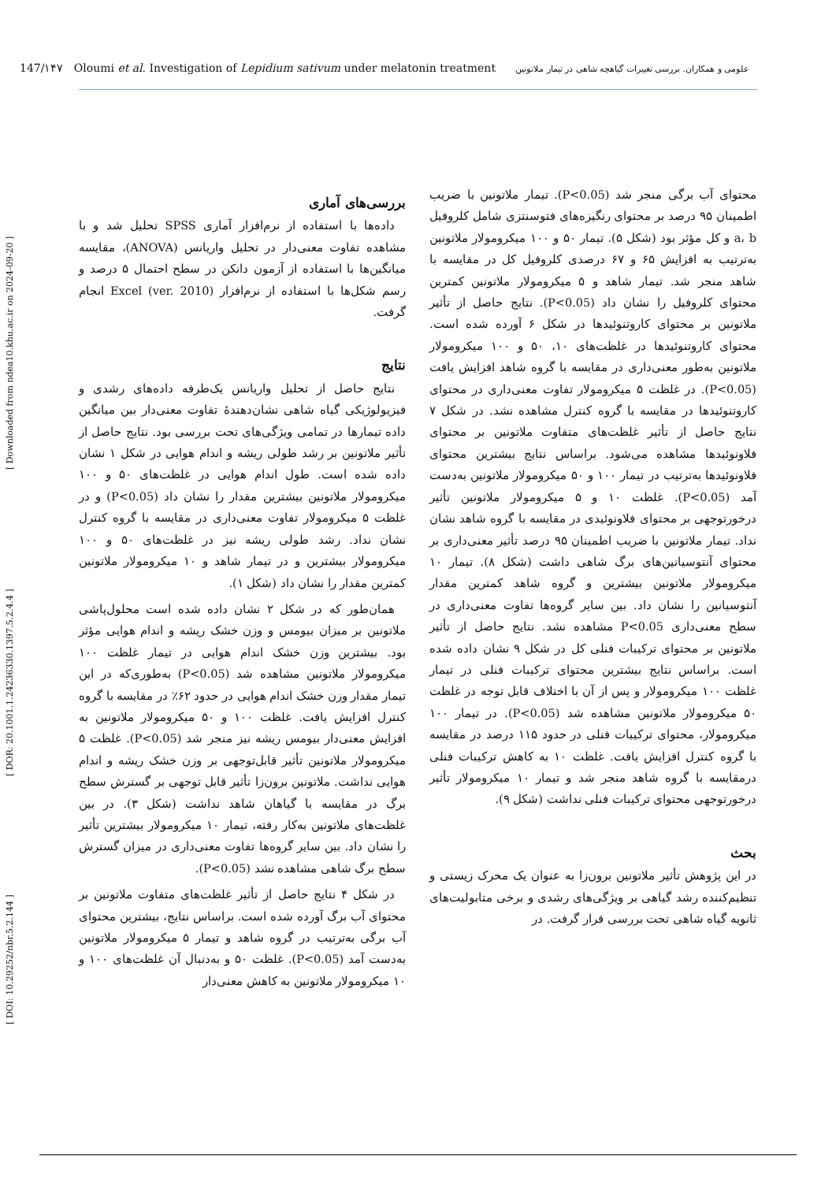147/۱۴۷ Oloumi et al. Investigation of Lepidium sativum under melatonin treatment علومی و همکاران. بررسی تغییرات گیاهچه شاهی در تیمار ملاتونین
[ DOI: 10.29252/nbr.5.2.144 ] [ DOR: 20.1001.1.24236330.1397.5.2.4.4 ] [ Downloaded from ndea10.khu.ac.ir on 2024-09-20 ]
بررسی‌های آماری
داده‌ها با استفاده از نرم‌افزار آماری SPSS تحلیل شد و با مشاهده تفاوت معنی‌دار در تحلیل واریانس (ANOVA)، مقایسه میانگین‌ها با استفاده از آزمون دانکن در سطح احتمال ۵ درصد و رسم شکل‌ها با استفاده از نرم‌افزار (Excel (ver. 2010 انجام گرفت.
نتایج
نتایج حاصل از تحلیل واریانس یک‌طرفه داده‌های رشدی و فیزیولوژیکی گیاه شاهی نشان‌دهندهٔ تفاوت معنی‌دار بین میانگین داده تیمارها در تمامی ویژگی‌های تحت بررسی بود. نتایج حاصل از تأثیر ملاتونین بر رشد طولی ریشه و اندام هوایی در شکل ۱ نشان داده شده است. طول اندام هوایی در غلظت‌های ۵۰ و ۱۰۰ میکرومولار ملاتونین بیشترین مقدار را نشان داد (P<0.05) و در غلظت ۵ میکرومولار تفاوت معنی‌داری در مقایسه با گروه کنترل نشان نداد. رشد طولی ریشه نیز در غلظت‌های ۵۰ و ۱۰۰ میکرومولار بیشترین و در تیمار شاهد و ۱۰ میکرومولار ملاتونین کمترین مقدار را نشان داد (شکل ۱).
همان‌طور که در شکل ۲ نشان داده شده است محلول‌پاشی ملاتونین بر میزان بیومس و وزن خشک ریشه و اندام هوایی مؤثر بود. بیشترین وزن خشک اندام هوایی در تیمار غلظت ۱۰۰ میکرومولار ملاتونین مشاهده شد (P<0.05) به‌طوری‌که در این تیمار مقدار وزن خشک اندام هوایی در حدود ۶۲٪ در مقایسه با گروه کنترل افزایش یافت. غلظت ۱۰۰ و ۵۰ میکرومولار ملاتونین به افزایش معنی‌دار بیومس ریشه نیز منجر شد (P<0.05). غلظت ۵ میکرومولار ملاتونین تأثیر قابل‌توجهی بر وزن خشک ریشه و اندام هوایی نداشت. ملاتونین برون‌زا تأثیر قابل توجهی بر گسترش سطح برگ در مقایسه با گیاهان شاهد نداشت (شکل ۳). در بین غلظت‌های ملاتونین به‌کار رفته، تیمار ۱۰ میکرومولار بیشترین تأثیر را نشان داد. بین سایر گروه‌ها تفاوت معنی‌داری در میزان گسترش سطح برگ شاهی مشاهده نشد (P<0.05).
در شکل ۴ نتایج حاصل از تأثیر غلظت‌های متفاوت ملاتونین بر محتوای آب برگ آورده شده است. براساس نتایج، بیشترین محتوای آب برگی به‌ترتیب در گروه شاهد و تیمار ۵ میکرومولار ملاتونین به‌دست آمد (P<0.05). غلظت ۵۰ و به‌دنبال آن غلظت‌های ۱۰۰ و ۱۰ میکرومولار ملاتونین به کاهش معنی‌دار
محتوای آب برگی منجر شد (P<0.05). تیمار ملاتونین با ضریب اطمینان ۹۵ درصد بر محتوای رنگیزه‌های فتوسنتزی شامل کلروفیل a، b و کل مؤثر بود (شکل ۵). تیمار ۵۰ و ۱۰۰ میکرومولار ملاتونین به‌ترتیب به افزایش ۶۵ و ۶۷ درصدی کلروفیل کل در مقایسه با شاهد منجر شد. تیمار شاهد و ۵ میکرومولار ملاتونین کمترین محتوای کلروفیل را نشان داد (P<0.05). نتایج حاصل از تأثیر ملاتونین بر محتوای کاروتنوئیدها در شکل ۶ آورده شده است. محتوای کاروتنوئیدها در غلظت‌های ۱۰، ۵۰ و ۱۰۰ میکرومولار ملاتونین به‌طور معنی‌داری در مقایسه با گروه شاهد افزایش یافت (P<0.05). در غلظت ۵ میکرومولار تفاوت معنی‌داری در محتوای کاروتنوئیدها در مقایسه با گروه کنترل مشاهده نشد. در شکل ۷ نتایج حاصل از تأثیر غلظت‌های متفاوت ملاتونین بر محتوای فلاونوئیدها مشاهده می‌شود. براساس نتایج بیشترین محتوای فلاونوئیدها به‌ترتیب در تیمار ۱۰۰ و ۵۰ میکرومولار ملاتونین به‌دست آمد (P<0.05). غلظت ۱۰ و ۵ میکرومولار ملاتونین تأثیر درخورتوجهی بر محتوای فلاونوئیدی در مقایسه با گروه شاهد نشان نداد. تیمار ملاتونین با ضریب اطمینان ۹۵ درصد تأثیر معنی‌داری بر محتوای آنتوسیانین‌های برگ شاهی داشت (شکل ۸). تیمار ۱۰ میکرومولار ملاتونین بیشترین و گروه شاهد کمترین مقدار آنتوسیانین را نشان داد. بین سایر گروه‌ها تفاوت معنی‌داری در سطح معنی‌داری P<0.05 مشاهده نشد. نتایج حاصل از تأثیر ملاتونین بر محتوای ترکیبات فنلی کل در شکل ۹ نشان داده شده است. براساس نتایج بیشترین محتوای ترکیبات فنلی در تیمار غلظت ۱۰۰ میکرومولار و پس از آن با اختلاف قابل توجه در غلظت ۵۰ میکرومولار ملاتونین مشاهده شد (P<0.05). در تیمار ۱۰۰ میکرومولار، محتوای ترکیبات فنلی در حدود ۱۱۵ درصد در مقایسه با گروه کنترل افزایش یافت. غلظت ۱۰ به کاهش ترکیبات فنلی درمقایسه با گروه شاهد منجر شد و تیمار ۱۰ میکرومولار تأثیر درخورتوجهی محتوای ترکیبات فنلی نداشت (شکل ۹).
بحث
در این پژوهش تأثیر ملاتونین برون‌زا به عنوان یک محرک زیستی و تنظیم‌کننده رشد گیاهی بر ویژگی‌های رشدی و برخی متابولیت‌های ثانویه گیاه شاهی تحت بررسی قرار گرفت. در